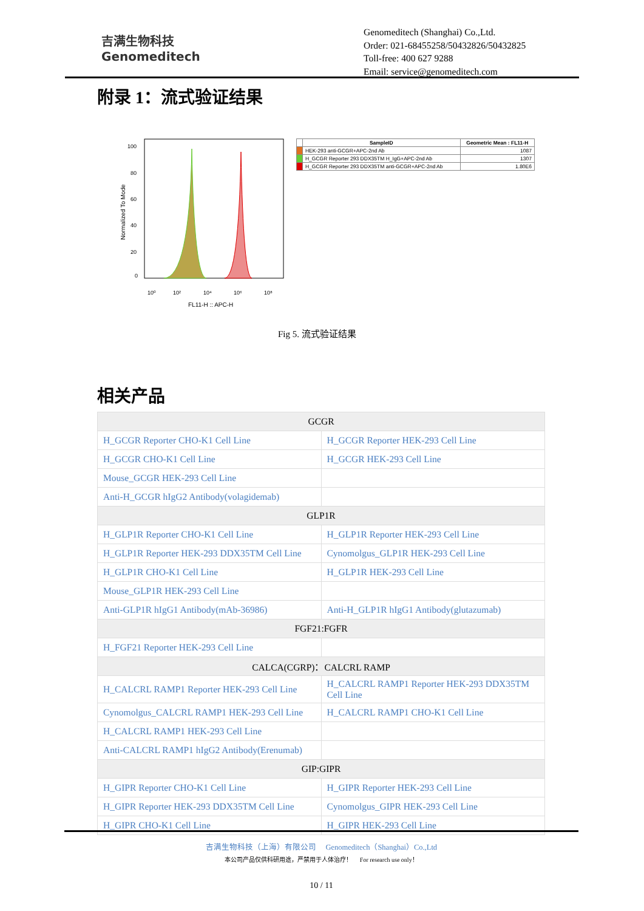吉满生物科技
Genomeditech
Genomeditech (Shanghai) Co.,Ltd.
Order: 021-68455258/50432826/50432825
Toll-free: 400 627 9288
Email: service@genomeditech.com
附录 1：流式验证结果
100
80
60
40
20
0
10⁰
10²
10⁴
10⁶
10⁸
FL11-H :: APC-H
Normalized To Mode
| | SampleID | Geometric Mean : FL11-H |
| --- | --- | --- |
| | HEK-293 anti-GCGR+APC-2nd Ab | 1087 |
| | H_GCGR Reporter 293 DDX35TM H_IgG+APC-2nd Ab | 1307 |
| | H_GCGR Reporter 293 DDX35TM anti-GCGR+APC-2nd Ab | 1.80E6 |
Fig 5. 流式验证结果
相关产品
| GCGR | |
| H_GCGR Reporter CHO-K1 Cell Line | H_GCGR Reporter HEK-293 Cell Line |
| H_GCGR CHO-K1 Cell Line | H_GCGR HEK-293 Cell Line |
| Mouse_GCGR HEK-293 Cell Line | |
| Anti-H_GCGR hIgG2 Antibody(volagidemab) | |
| GLP1R | |
| H_GLP1R Reporter CHO-K1 Cell Line | H_GLP1R Reporter HEK-293 Cell Line |
| H_GLP1R Reporter HEK-293 DDX35TM Cell Line | Cynomolgus_GLP1R HEK-293 Cell Line |
| H_GLP1R CHO-K1 Cell Line | H_GLP1R HEK-293 Cell Line |
| Mouse_GLP1R HEK-293 Cell Line | |
| Anti-GLP1R hIgG1 Antibody(mAb-36986) | Anti-H_GLP1R hIgG1 Antibody(glutazumab) |
| FGF21:FGFR | |
| H_FGF21 Reporter HEK-293 Cell Line | |
| CALCA(CGRP)：CALCRL RAMP | |
| H_CALCRL RAMP1 Reporter HEK-293 Cell Line | H_CALCRL RAMP1 Reporter HEK-293 DDX35TM Cell Line |
| Cynomolgus_CALCRL RAMP1 HEK-293 Cell Line | H_CALCRL RAMP1 CHO-K1 Cell Line |
| H_CALCRL RAMP1 HEK-293 Cell Line | |
| Anti-CALCRL RAMP1 hIgG2 Antibody(Erenumab) | |
| GIP:GIPR | |
| H_GIPR Reporter CHO-K1 Cell Line | H_GIPR Reporter HEK-293 Cell Line |
| H_GIPR Reporter HEK-293 DDX35TM Cell Line | Cynomolgus_GIPR HEK-293 Cell Line |
| H_GIPR CHO-K1 Cell Line | H_GIPR HEK-293 Cell Line |
吉满生物科技（上海）有限公司 Genomeditech（Shanghai）Co.,Ltd
本公司产品仅供科研用途，严禁用于人体治疗！ For research use only！
10 / 11